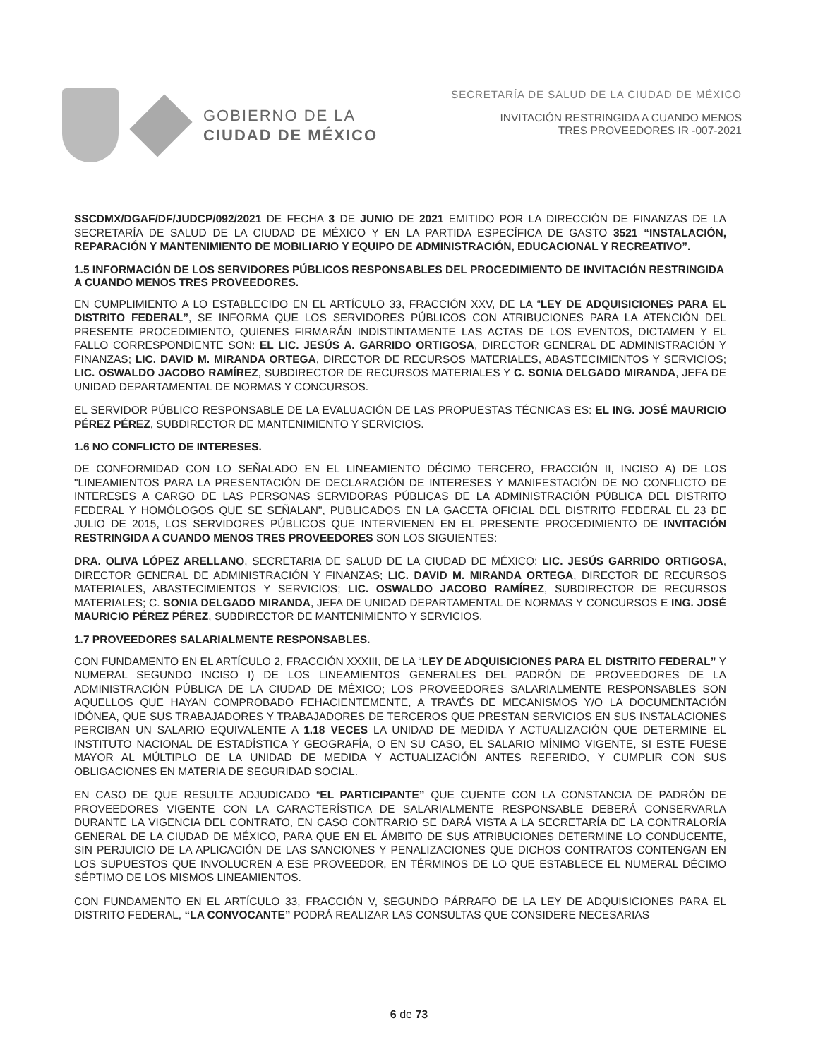GOBIERNO DE LA
CIUDAD DE MÉXICO
SECRETARÍA DE SALUD DE LA CIUDAD DE MÉXICO
INVITACIÓN RESTRINGIDA A CUANDO MENOS
TRES PROVEEDORES IR -007-2021
SSCDMX/DGAF/DF/JUDCP/092/2021 DE FECHA 3 DE JUNIO DE 2021 EMITIDO POR LA DIRECCIÓN DE FINANZAS DE LA SECRETARÍA DE SALUD DE LA CIUDAD DE MÉXICO Y EN LA PARTIDA ESPECÍFICA DE GASTO 3521 “INSTALACIÓN, REPARACIÓN Y MANTENIMIENTO DE MOBILIARIO Y EQUIPO DE ADMINISTRACIÓN, EDUCACIONAL Y RECREATIVO”.
1.5 INFORMACIÓN DE LOS SERVIDORES PÚBLICOS RESPONSABLES DEL PROCEDIMIENTO DE INVITACIÓN RESTRINGIDA A CUANDO MENOS TRES PROVEEDORES.
EN CUMPLIMIENTO A LO ESTABLECIDO EN EL ARTÍCULO 33, FRACCIÓN XXV, DE LA “LEY DE ADQUISICIONES PARA EL DISTRITO FEDERAL”, SE INFORMA QUE LOS SERVIDORES PÚBLICOS CON ATRIBUCIONES PARA LA ATENCIÓN DEL PRESENTE PROCEDIMIENTO, QUIENES FIRMARÁN INDISTINTAMENTE LAS ACTAS DE LOS EVENTOS, DICTAMEN Y EL FALLO CORRESPONDIENTE SON: EL LIC. JESÚS A. GARRIDO ORTIGOSA, DIRECTOR GENERAL DE ADMINISTRACIÓN Y FINANZAS; LIC. DAVID M. MIRANDA ORTEGA, DIRECTOR DE RECURSOS MATERIALES, ABASTECIMIENTOS Y SERVICIOS; LIC. OSWALDO JACOBO RAMÍREZ, SUBDIRECTOR DE RECURSOS MATERIALES Y C. SONIA DELGADO MIRANDA, JEFA DE UNIDAD DEPARTAMENTAL DE NORMAS Y CONCURSOS.
EL SERVIDOR PÚBLICO RESPONSABLE DE LA EVALUACIÓN DE LAS PROPUESTAS TÉCNICAS ES: EL ING. JOSÉ MAURICIO PÉREZ PÉREZ, SUBDIRECTOR DE MANTENIMIENTO Y SERVICIOS.
1.6 NO CONFLICTO DE INTERESES.
DE CONFORMIDAD CON LO SEÑALADO EN EL LINEAMIENTO DÉCIMO TERCERO, FRACCIÓN II, INCISO A) DE LOS "LINEAMIENTOS PARA LA PRESENTACIÓN DE DECLARACIÓN DE INTERESES Y MANIFESTACIÓN DE NO CONFLICTO DE INTERESES A CARGO DE LAS PERSONAS SERVIDORAS PÚBLICAS DE LA ADMINISTRACIÓN PÚBLICA DEL DISTRITO FEDERAL Y HOMÓLOGOS QUE SE SEÑALAN", PUBLICADOS EN LA GACETA OFICIAL DEL DISTRITO FEDERAL EL 23 DE JULIO DE 2015, LOS SERVIDORES PÚBLICOS QUE INTERVIENEN EN EL PRESENTE PROCEDIMIENTO DE INVITACIÓN RESTRINGIDA A CUANDO MENOS TRES PROVEEDORES SON LOS SIGUIENTES:
DRA. OLIVA LÓPEZ ARELLANO, SECRETARIA DE SALUD DE LA CIUDAD DE MÉXICO; LIC. JESÚS GARRIDO ORTIGOSA, DIRECTOR GENERAL DE ADMINISTRACIÓN Y FINANZAS; LIC. DAVID M. MIRANDA ORTEGA, DIRECTOR DE RECURSOS MATERIALES, ABASTECIMIENTOS Y SERVICIOS; LIC. OSWALDO JACOBO RAMÍREZ, SUBDIRECTOR DE RECURSOS MATERIALES; C. SONIA DELGADO MIRANDA, JEFA DE UNIDAD DEPARTAMENTAL DE NORMAS Y CONCURSOS E ING. JOSÉ MAURICIO PÉREZ PÉREZ, SUBDIRECTOR DE MANTENIMIENTO Y SERVICIOS.
1.7 PROVEEDORES SALARIALMENTE RESPONSABLES.
CON FUNDAMENTO EN EL ARTÍCULO 2, FRACCIÓN XXXIII, DE LA “LEY DE ADQUISICIONES PARA EL DISTRITO FEDERAL” Y NUMERAL SEGUNDO INCISO I) DE LOS LINEAMIENTOS GENERALES DEL PADRÓN DE PROVEEDORES DE LA ADMINISTRACIÓN PÚBLICA DE LA CIUDAD DE MÉXICO; LOS PROVEEDORES SALARIALMENTE RESPONSABLES SON AQUELLOS QUE HAYAN COMPROBADO FEHACIENTEMENTE, A TRAVÉS DE MECANISMOS Y/O LA DOCUMENTACIÓN IDÓNEA, QUE SUS TRABAJADORES Y TRABAJADORES DE TERCEROS QUE PRESTAN SERVICIOS EN SUS INSTALACIONES PERCIBAN UN SALARIO EQUIVALENTE A 1.18 VECES LA UNIDAD DE MEDIDA Y ACTUALIZACIÓN QUE DETERMINE EL INSTITUTO NACIONAL DE ESTADÍSTICA Y GEOGRAFÍA, O EN SU CASO, EL SALARIO MÍNIMO VIGENTE, SI ESTE FUESE MAYOR AL MÚLTIPLO DE LA UNIDAD DE MEDIDA Y ACTUALIZACIÓN ANTES REFERIDO, Y CUMPLIR CON SUS OBLIGACIONES EN MATERIA DE SEGURIDAD SOCIAL.
EN CASO DE QUE RESULTE ADJUDICADO “EL PARTICIPANTE” QUE CUENTE CON LA CONSTANCIA DE PADRÓN DE PROVEEDORES VIGENTE CON LA CARACTERÍSTICA DE SALARIALMENTE RESPONSABLE DEBERÁ CONSERVARLA DURANTE LA VIGENCIA DEL CONTRATO, EN CASO CONTRARIO SE DARÁ VISTA A LA SECRETARÍA DE LA CONTRALORÍA GENERAL DE LA CIUDAD DE MÉXICO, PARA QUE EN EL ÁMBITO DE SUS ATRIBUCIONES DETERMINE LO CONDUCENTE, SIN PERJUICIO DE LA APLICACIÓN DE LAS SANCIONES Y PENALIZACIONES QUE DICHOS CONTRATOS CONTENGAN EN LOS SUPUESTOS QUE INVOLUCREN A ESE PROVEEDOR, EN TÉRMINOS DE LO QUE ESTABLECE EL NUMERAL DÉCIMO SÉPTIMO DE LOS MISMOS LINEAMIENTOS.
CON FUNDAMENTO EN EL ARTÍCULO 33, FRACCIÓN V, SEGUNDO PÁRRAFO DE LA LEY DE ADQUISICIONES PARA EL DISTRITO FEDERAL, “LA CONVOCANTE” PODRÁ REALIZAR LAS CONSULTAS QUE CONSIDERE NECESARIAS
6 de 73